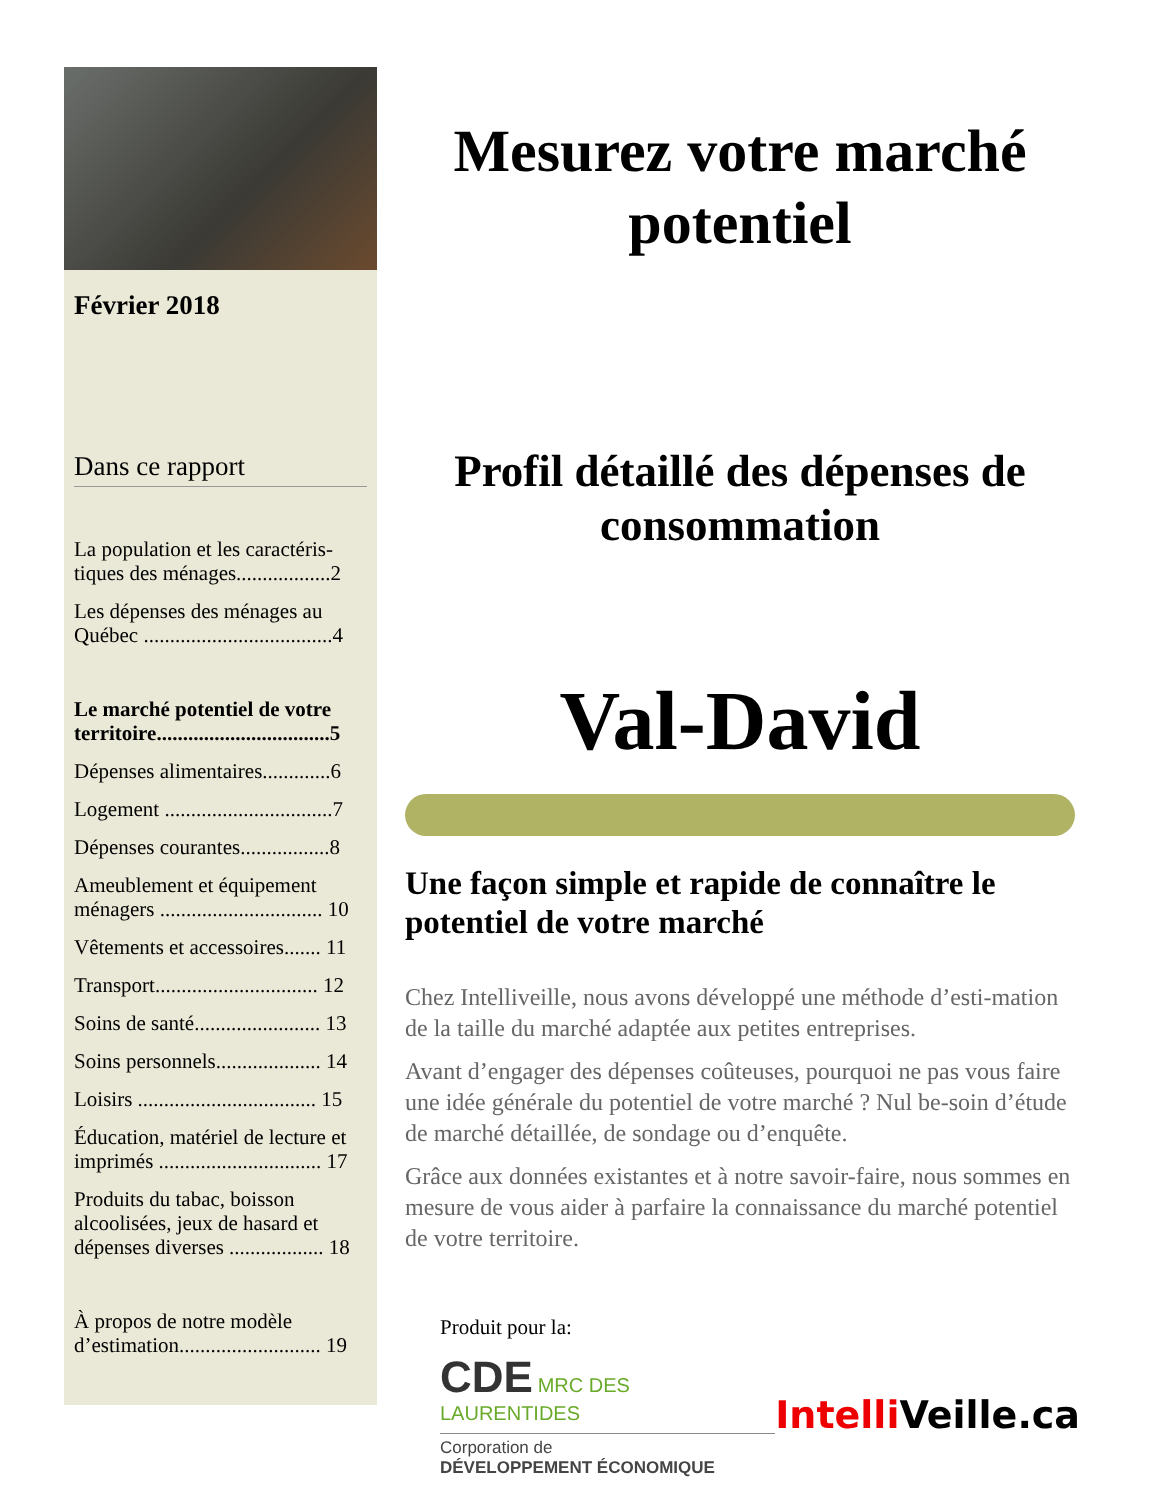Février 2018
Dans ce rapport
La population et les caractéris-tiques des ménages..................2
Les dépenses des ménages au Québec ....................................4
Le marché potentiel de votre territoire.................................5
Dépenses alimentaires.............6
Logement ................................7
Dépenses courantes.................8
Ameublement et équipement ménagers ............................... 10
Vêtements et accessoires....... 11
Transport............................... 12
Soins de santé........................ 13
Soins personnels.................... 14
Loisirs .................................. 15
Éducation, matériel de lecture et imprimés ............................... 17
Produits du tabac, boisson alcoolisées, jeux de hasard et dépenses diverses .................. 18
À propos de notre modèle d’estimation........................... 19
Mesurez votre marché potentiel
Profil détaillé des dépenses de consommation
Val-David
Une façon simple et rapide de connaître le potentiel de votre marché
Chez Intelliveille, nous avons développé une méthode d’esti-mation de la taille du marché adaptée aux petites entreprises.
Avant d’engager des dépenses coûteuses, pourquoi ne pas vous faire une idée générale du potentiel de votre marché ? Nul be-soin d’étude de marché détaillée, de sondage ou d’enquête.
Grâce aux données existantes et à notre savoir-faire, nous sommes en mesure de vous aider à parfaire la connaissance du marché potentiel de votre territoire.
Produit pour la:
CDE MRC DES LAURENTIDES
Corporation de
DÉVELOPPEMENT ÉCONOMIQUE
Intelli Veille.ca